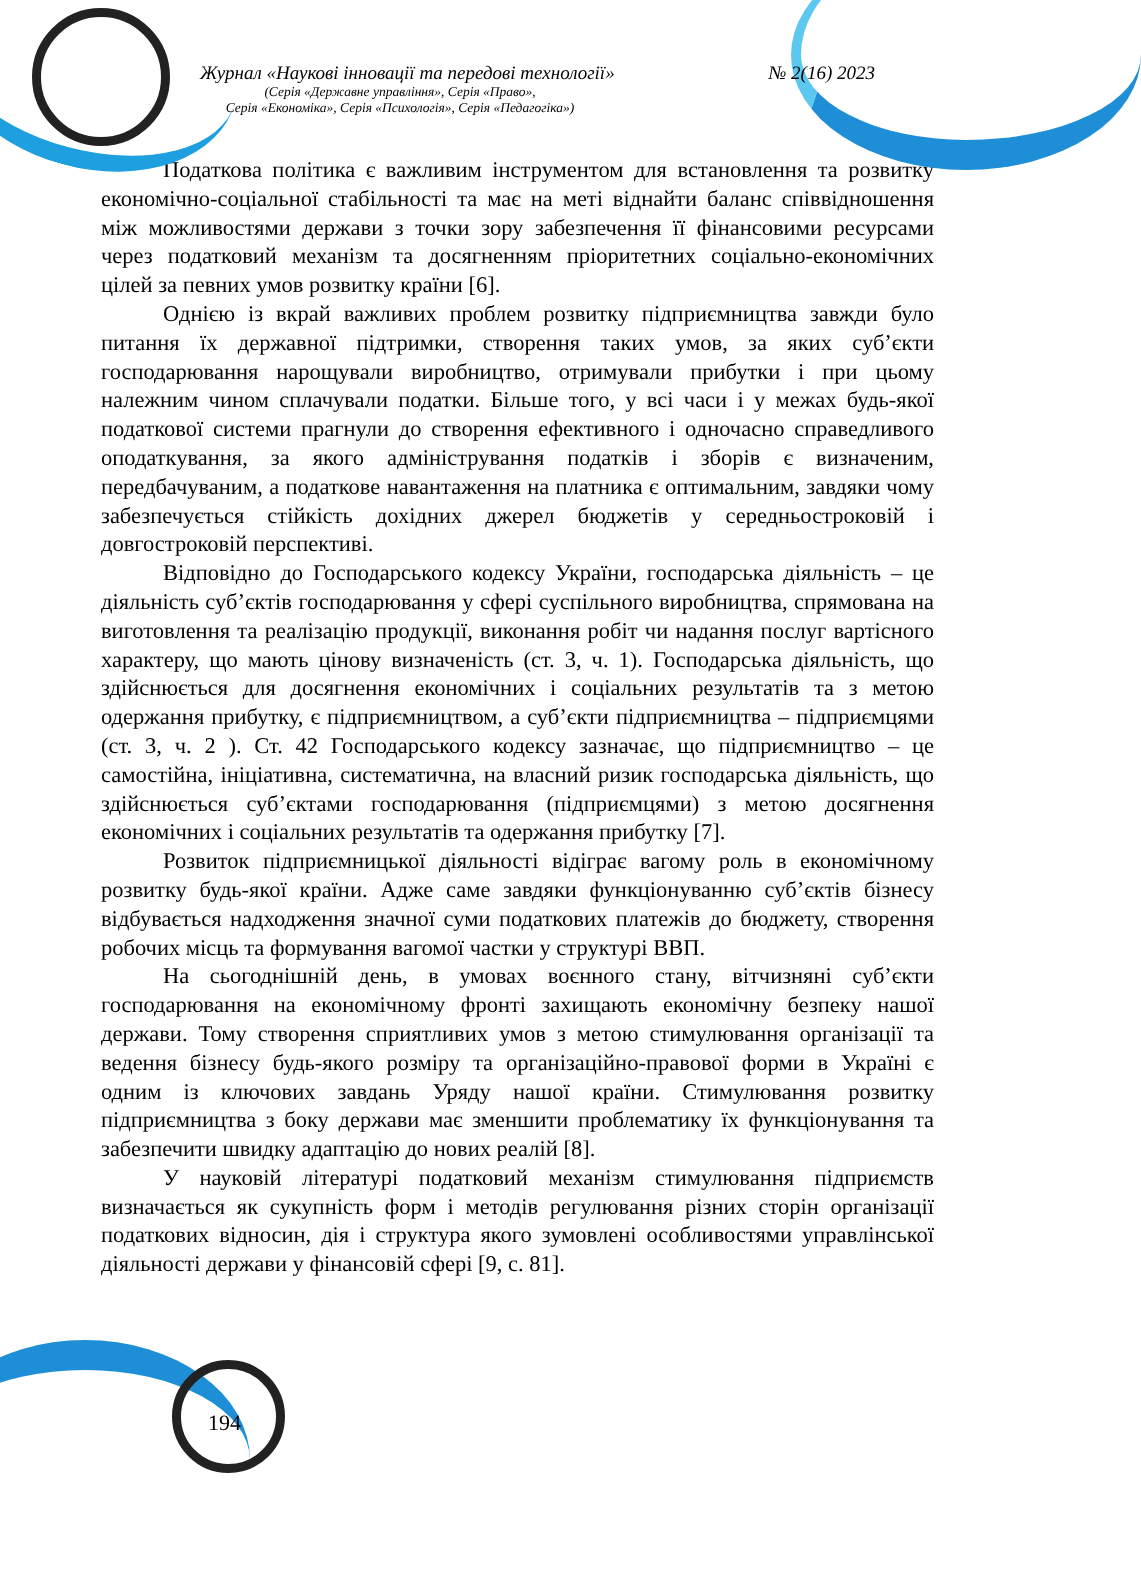Журнал «Наукові інновації та передові технології» № 2(16) 2023
(Серія «Державне управління», Серія «Право»,
Серія «Економіка», Серія «Психологія», Серія «Педагогіка»)
Податкова політика є важливим інструментом для встановлення та розвитку економічно-соціальної стабільності та має на меті віднайти баланс співвідношення між можливостями держави з точки зору забезпечення її фінансовими ресурсами через податковий механізм та досягненням пріоритетних соціально-економічних цілей за певних умов розвитку країни [6].
Однією із вкрай важливих проблем розвитку підприємництва завжди було питання їх державної підтримки, створення таких умов, за яких суб’єкти господарювання нарощували виробництво, отримували прибутки і при цьому належним чином сплачували податки. Більше того, у всі часи і у межах будь-якої податкової системи прагнули до створення ефективного і одночасно справедливого оподаткування, за якого адміністрування податків і зборів є визначеним, передбачуваним, а податкове навантаження на платника є оптимальним, завдяки чому забезпечується стійкість дохідних джерел бюджетів у середньостроковій і довгостроковій перспективі.
Відповідно до Господарського кодексу України, господарська діяльність – це діяльність суб’єктів господарювання у сфері суспільного виробництва, спрямована на виготовлення та реалізацію продукції, виконання робіт чи надання послуг вартісного характеру, що мають цінову визначеність (ст. 3, ч. 1). Господарська діяльність, що здійснюється для досягнення економічних і соціальних результатів та з метою одержання прибутку, є підприємництвом, а суб’єкти підприємництва – підприємцями (ст. 3, ч. 2 ). Ст. 42 Господарського кодексу зазначає, що підприємництво – це самостійна, ініціативна, систематична, на власний ризик господарська діяльність, що здійснюється суб’єктами господарювання (підприємцями) з метою досягнення економічних і соціальних результатів та одержання прибутку [7].
Розвиток підприємницької діяльності відіграє вагому роль в економічному розвитку будь-якої країни. Адже саме завдяки функціонуванню суб’єктів бізнесу відбувається надходження значної суми податкових платежів до бюджету, створення робочих місць та формування вагомої частки у структурі ВВП.
На сьогоднішній день, в умовах воєнного стану, вітчизняні суб’єкти господарювання на економічному фронті захищають економічну безпеку нашої держави. Тому створення сприятливих умов з метою стимулювання організації та ведення бізнесу будь-якого розміру та організаційно-правової форми в Україні є одним із ключових завдань Уряду нашої країни. Стимулювання розвитку підприємництва з боку держави має зменшити проблематику їх функціонування та забезпечити швидку адаптацію до нових реалій [8].
У науковій літературі податковий механізм стимулювання підприємств визначається як сукупність форм і методів регулювання різних сторін організації податкових відносин, дія і структура якого зумовлені особливостями управлінської діяльності держави у фінансовій сфері [9, с. 81].
194